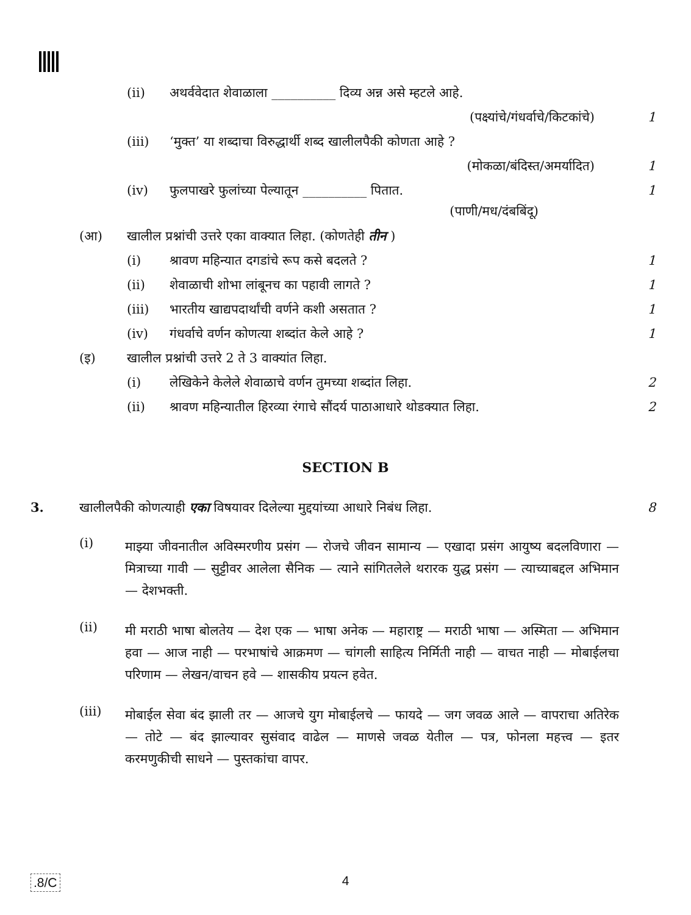(ii) अथर्ववेदात शेवाळाला __________ दिव्य अन्न असे म्हटले आहे.
(पक्ष्यांचे/गंधर्वाचे/किटकांचे) 1
(iii) ‘मुक्त’ या शब्दाचा विरुद्धार्थी शब्द खालीलपैकी कोणता आहे ?
(मोकळा/बंदिस्त/अमर्यादित) 1
(iv) फुलपाखरे फुलांच्या पेल्यातून __________ पितात. 1
(पाणी/मध/दंबबिंदू)
(आ) खालील प्रश्नांची उत्तरे एका वाक्यात लिहा. (कोणतेही तीन )
(i) श्रावण महिन्यात दगडांचे रूप कसे बदलते ? 1
(ii) शेवाळाची शोभा लांबूनच का पहावी लागते ? 1
(iii) भारतीय खाद्यपदार्थांची वर्णने कशी असतात ? 1
(iv) गंधर्वाचे वर्णन कोणत्या शब्दांत केले आहे ? 1
(इ) खालील प्रश्नांची उत्तरे 2 ते 3 वाक्यांत लिहा.
(i) लेखिकेने केलेले शेवाळाचे वर्णन तुमच्या शब्दांत लिहा. 2
(ii) श्रावण महिन्यातील हिरव्या रंगाचे सौंदर्य पाठाआधारे थोडक्यात लिहा. 2
SECTION B
3. खालीलपैकी कोणत्याही एका विषयावर दिलेल्या मुद्दयांच्या आधारे निबंध लिहा. 8
(i) माझ्या जीवनातील अविस्मरणीय प्रसंग — रोजचे जीवन सामान्य — एखादा प्रसंग आयुष्य बदलविणारा — मित्राच्या गावी — सुट्टीवर आलेला सैनिक — त्याने सांगितलेले थरारक युद्ध प्रसंग — त्याच्याबद्दल अभिमान — देशभक्ती.
(ii) मी मराठी भाषा बोलतेय — देश एक — भाषा अनेक — महाराष्ट्र — मराठी भाषा — अस्मिता — अभिमान हवा — आज नाही — परभाषांचे आक्रमण — चांगली साहित्य निर्मिती नाही — वाचत नाही — मोबाईलचा परिणाम — लेखन/वाचन हवे — शासकीय प्रयत्न हवेत.
(iii) मोबाईल सेवा बंद झाली तर — आजचे युग मोबाईलचे — फायदे — जग जवळ आले — वापराचा अतिरेक — तोटे — बंद झाल्यावर सुसंवाद वाढेल — माणसे जवळ येतील — पत्र, फोनला महत्त्व — इतर करमणुकीची साधने — पुस्तकांचा वापर.
.8/C
4